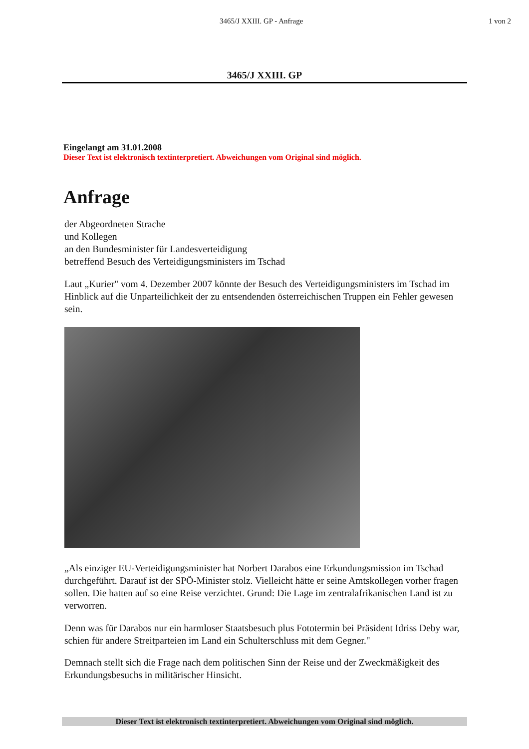3465/J XXIII. GP - Anfrage 1 von 2
3465/J XXIII. GP
Eingelangt am 31.01.2008
Dieser Text ist elektronisch textinterpretiert. Abweichungen vom Original sind möglich.
Anfrage
der Abgeordneten Strache
und Kollegen
an den Bundesminister für Landesverteidigung
betreffend Besuch des Verteidigungsministers im Tschad
Laut „Kurier" vom 4. Dezember 2007 könnte der Besuch des Verteidigungsministers im Tschad im Hinblick auf die Unparteilichkeit der zu entsendenden österreichischen Truppen ein Fehler gewesen sein.
„Als einziger EU-Verteidigungsminister hat Norbert Darabos eine Erkundungsmission im Tschad durchgeführt. Darauf ist der SPÖ-Minister stolz. Vielleicht hätte er seine Amtskollegen vorher fragen sollen. Die hatten auf so eine Reise verzichtet. Grund: Die Lage im zentralafrikanischen Land ist zu verworren.
Denn was für Darabos nur ein harmloser Staatsbesuch plus Fototermin bei Präsident Idriss Deby war, schien für andere Streitparteien im Land ein Schulterschluss mit dem Gegner."
Demnach stellt sich die Frage nach dem politischen Sinn der Reise und der Zweckmäßigkeit des Erkundungsbesuchs in militärischer Hinsicht.
Dieser Text ist elektronisch textinterpretiert. Abweichungen vom Original sind möglich.